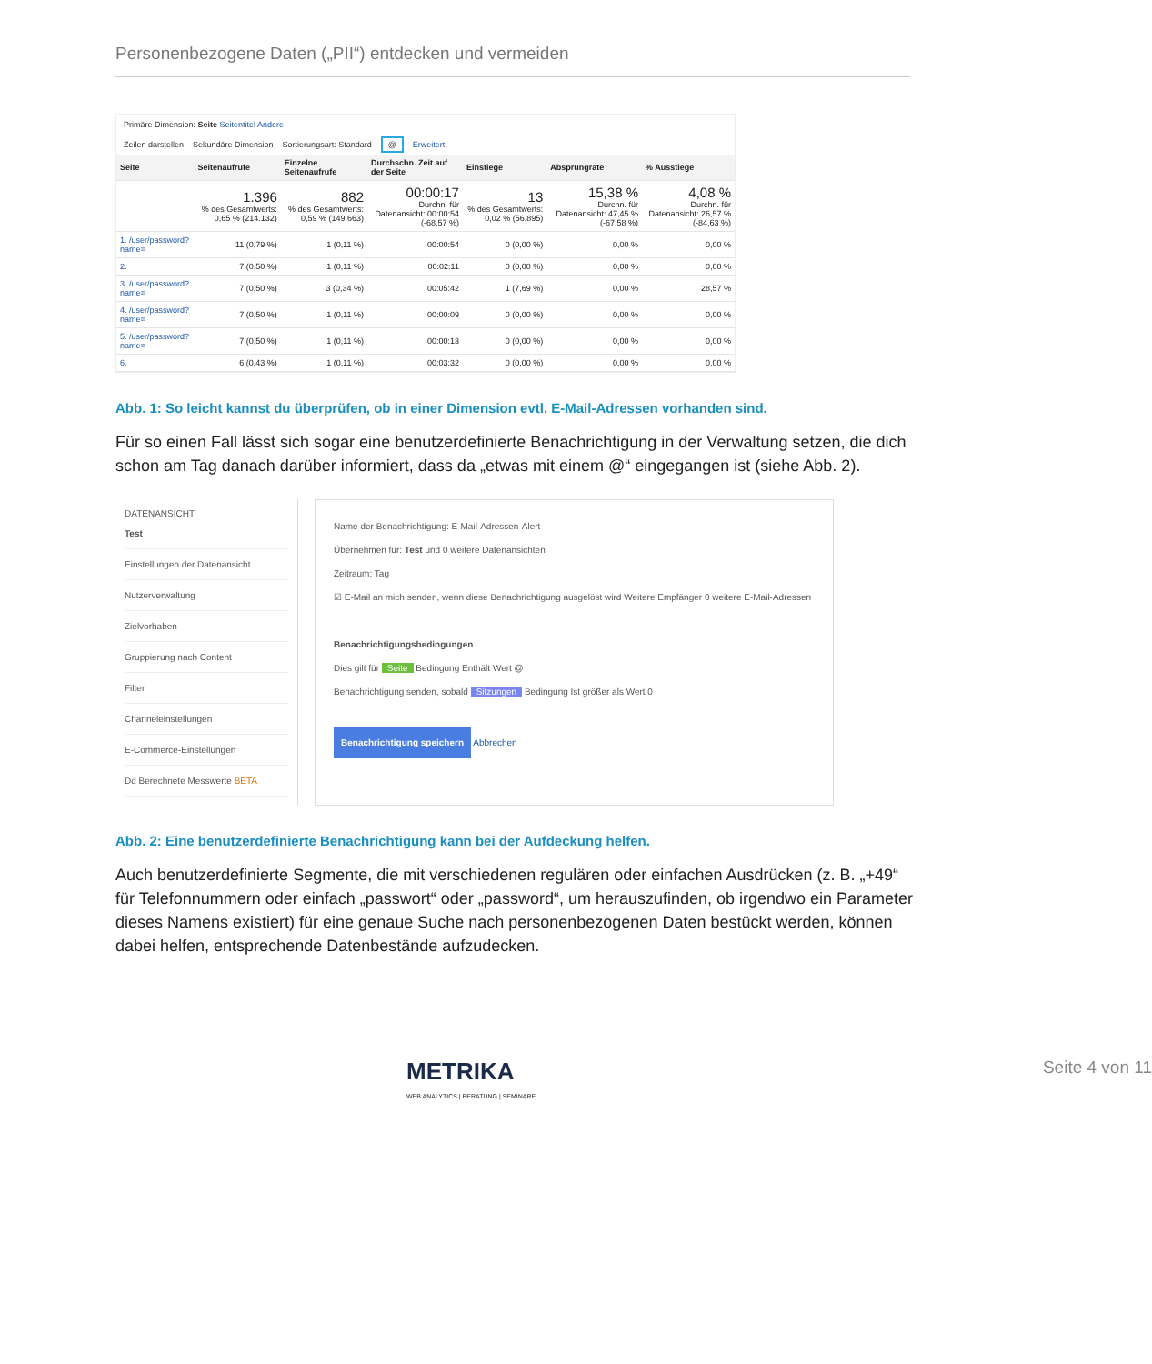Personenbezogene Daten („PII“) entdecken und vermeiden
Primäre Dimension: Seite Seitentitel Andere
Zeilen darstellen Sekundäre Dimension Sortierungsart: Standard @ Erweitert
| Seite | Seitenaufrufe | Einzelne Seitenaufrufe | Durchschn. Zeit auf der Seite | Einstiege | Absprungrate | % Ausstiege |
| --- | --- | --- | --- | --- | --- | --- |
| | 1.396 % des Gesamtwerts: 0,65 % (214.132) | 882 % des Gesamtwerts: 0,59 % (149.663) | 00:00:17 Durchn. für Datenansicht: 00:00:54 (-68,57 %) | 13 % des Gesamtwerts: 0,02 % (56.895) | 15,38 % Durchn. für Datenansicht: 47,45 % (-67,58 %) | 4,08 % Durchn. für Datenansicht: 26,57 % (-84,63 %) |
| 1. /user/password?name= | 11 (0,79 %) | 1 (0,11 %) | 00:00:54 | 0 (0,00 %) | 0,00 % | 0,00 % |
| 2. | 7 (0,50 %) | 1 (0,11 %) | 00:02:11 | 0 (0,00 %) | 0,00 % | 0,00 % |
| 3. /user/password?name= | 7 (0,50 %) | 3 (0,34 %) | 00:05:42 | 1 (7,69 %) | 0,00 % | 28,57 % |
| 4. /user/password?name= | 7 (0,50 %) | 1 (0,11 %) | 00:00:09 | 0 (0,00 %) | 0,00 % | 0,00 % |
| 5. /user/password?name= | 7 (0,50 %) | 1 (0,11 %) | 00:00:13 | 0 (0,00 %) | 0,00 % | 0,00 % |
| 6. | 6 (0,43 %) | 1 (0,11 %) | 00:03:32 | 0 (0,00 %) | 0,00 % | 0,00 % |
Abb. 1: So leicht kannst du überprüfen, ob in einer Dimension evtl. E-Mail-Adressen vorhanden sind.
Für so einen Fall lässt sich sogar eine benutzerdefinierte Benachrichtigung in der Verwaltung setzen, die dich schon am Tag danach darüber informiert, dass da „etwas mit einem @“ eingegangen ist (siehe Abb. 2).
DATENANSICHT
Test
Einstellungen der Datenansicht
Nutzerverwaltung
Zielvorhaben
Gruppierung nach Content
Filter
Channeleinstellungen
E-Commerce-Einstellungen
Dd Berechnete Messwerte BETA
Name der Benachrichtigung: E-Mail-Adressen-Alert
Übernehmen für: Test und 0 weitere Datenansichten
Zeitraum: Tag
☑ E-Mail an mich senden, wenn diese Benachrichtigung ausgelöst wird Weitere Empfänger 0 weitere E-Mail-Adressen
Benachrichtigungsbedingungen
Dies gilt für Seite Bedingung Enthält Wert @
Benachrichtigung senden, sobald Sitzungen Bedingung Ist größer als Wert 0
Benachrichtigung speichern Abbrechen
Abb. 2: Eine benutzerdefinierte Benachrichtigung kann bei der Aufdeckung helfen.
Auch benutzerdefinierte Segmente, die mit verschiedenen regulären oder einfachen Ausdrücken (z. B. „+49“ für Telefonnummern oder einfach „passwort“ oder „password“, um herauszufinden, ob irgendwo ein Parameter dieses Namens existiert) für eine genaue Suche nach personenbezogenen Daten bestückt werden, können dabei helfen, entsprechende Datenbestände aufzudecken.
METRIKA
WEB ANALYTICS | BERATUNG | SEMINARE
Seite 4 von 11